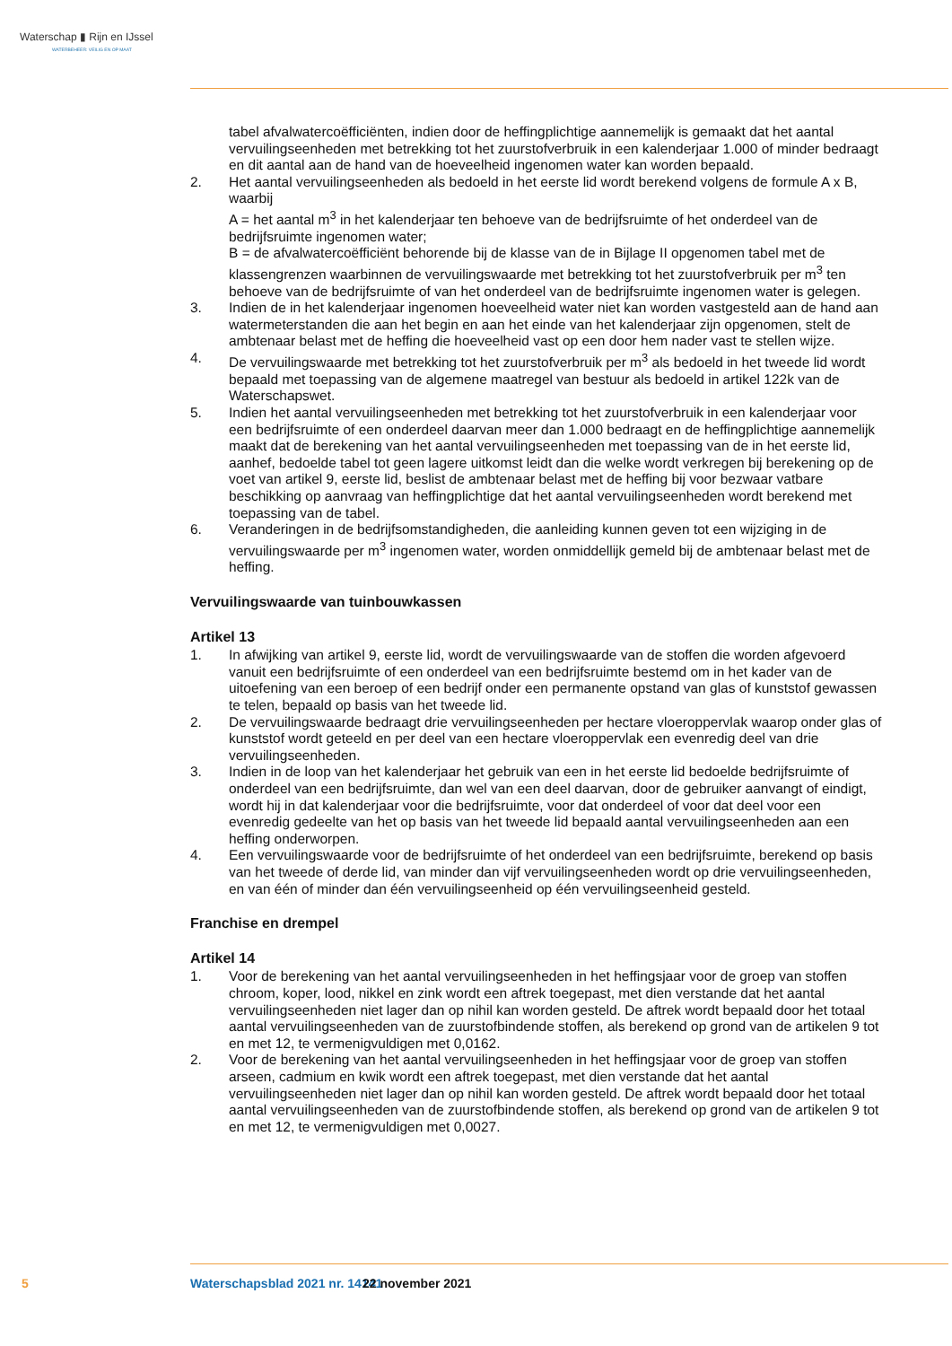Waterschap ▮ Rijn en IJssel
WATERBEHEER: VEILIG EN OP MAAT
tabel afvalwatercoëfficiënten, indien door de heffingplichtige aannemelijk is gemaakt dat het aantal vervuilingseenheden met betrekking tot het zuurstofverbruik in een kalenderjaar 1.000 of minder bedraagt en dit aantal aan de hand van de hoeveelheid ingenomen water kan worden bepaald.
2. Het aantal vervuilingseenheden als bedoeld in het eerste lid wordt berekend volgens de formule A x B, waarbij
A = het aantal m<sup>3</sup> in het kalenderjaar ten behoeve van de bedrijfsruimte of het onderdeel van de bedrijfsruimte ingenomen water;
B = de afvalwatercoëfficiënt behorende bij de klasse van de in Bijlage II opgenomen tabel met de klassengrenzen waarbinnen de vervuilingswaarde met betrekking tot het zuurstofverbruik per m<sup>3</sup> ten behoeve van de bedrijfsruimte of van het onderdeel van de bedrijfsruimte ingenomen water is gelegen.
3. Indien de in het kalenderjaar ingenomen hoeveelheid water niet kan worden vastgesteld aan de hand aan watermeterstanden die aan het begin en aan het einde van het kalenderjaar zijn opgenomen, stelt de ambtenaar belast met de heffing die hoeveelheid vast op een door hem nader vast te stellen wijze.
4. De vervuilingswaarde met betrekking tot het zuurstofverbruik per m<sup>3</sup> als bedoeld in het tweede lid wordt bepaald met toepassing van de algemene maatregel van bestuur als bedoeld in artikel 122k van de Waterschapswet.
5. Indien het aantal vervuilingseenheden met betrekking tot het zuurstofverbruik in een kalenderjaar voor een bedrijfsruimte of een onderdeel daarvan meer dan 1.000 bedraagt en de heffingplichtige aannemelijk maakt dat de berekening van het aantal vervuilingseenheden met toepassing van de in het eerste lid, aanhef, bedoelde tabel tot geen lagere uitkomst leidt dan die welke wordt verkregen bij berekening op de voet van artikel 9, eerste lid, beslist de ambtenaar belast met de heffing bij voor bezwaar vatbare beschikking op aanvraag van heffingplichtige dat het aantal vervuilingseenheden wordt berekend met toepassing van de tabel.
6. Veranderingen in de bedrijfsomstandigheden, die aanleiding kunnen geven tot een wijziging in de vervuilingswaarde per m<sup>3</sup> ingenomen water, worden onmiddellijk gemeld bij de ambtenaar belast met de heffing.
Vervuilingswaarde van tuinbouwkassen
Artikel 13
1. In afwijking van artikel 9, eerste lid, wordt de vervuilingswaarde van de stoffen die worden afgevoerd vanuit een bedrijfsruimte of een onderdeel van een bedrijfsruimte bestemd om in het kader van de uitoefening van een beroep of een bedrijf onder een permanente opstand van glas of kunststof gewassen te telen, bepaald op basis van het tweede lid.
2. De vervuilingswaarde bedraagt drie vervuilingseenheden per hectare vloeroppervlak waarop onder glas of kunststof wordt geteeld en per deel van een hectare vloeroppervlak een evenredig deel van drie vervuilingseenheden.
3. Indien in de loop van het kalenderjaar het gebruik van een in het eerste lid bedoelde bedrijfsruimte of onderdeel van een bedrijfsruimte, dan wel van een deel daarvan, door de gebruiker aanvangt of eindigt, wordt hij in dat kalenderjaar voor die bedrijfsruimte, voor dat onderdeel of voor dat deel voor een evenredig gedeelte van het op basis van het tweede lid bepaald aantal vervuilingseenheden aan een heffing onderworpen.
4. Een vervuilingswaarde voor de bedrijfsruimte of het onderdeel van een bedrijfsruimte, berekend op basis van het tweede of derde lid, van minder dan vijf vervuilingseenheden wordt op drie vervuilingseenheden, en van één of minder dan één vervuilingseenheid op één vervuilingseenheid gesteld.
Franchise en drempel
Artikel 14
1. Voor de berekening van het aantal vervuilingseenheden in het heffingsjaar voor de groep van stoffen chroom, koper, lood, nikkel en zink wordt een aftrek toegepast, met dien verstande dat het aantal vervuilingseenheden niet lager dan op nihil kan worden gesteld. De aftrek wordt bepaald door het totaal aantal vervuilingseenheden van de zuurstofbindende stoffen, als berekend op grond van de artikelen 9 tot en met 12, te vermenigvuldigen met 0,0162.
2. Voor de berekening van het aantal vervuilingseenheden in het heffingsjaar voor de groep van stoffen arseen, cadmium en kwik wordt een aftrek toegepast, met dien verstande dat het aantal vervuilingseenheden niet lager dan op nihil kan worden gesteld. De aftrek wordt bepaald door het totaal aantal vervuilingseenheden van de zuurstofbindende stoffen, als berekend op grond van de artikelen 9 tot en met 12, te vermenigvuldigen met 0,0027.
5 Waterschapsblad 2021 nr. 14141 22 november 2021